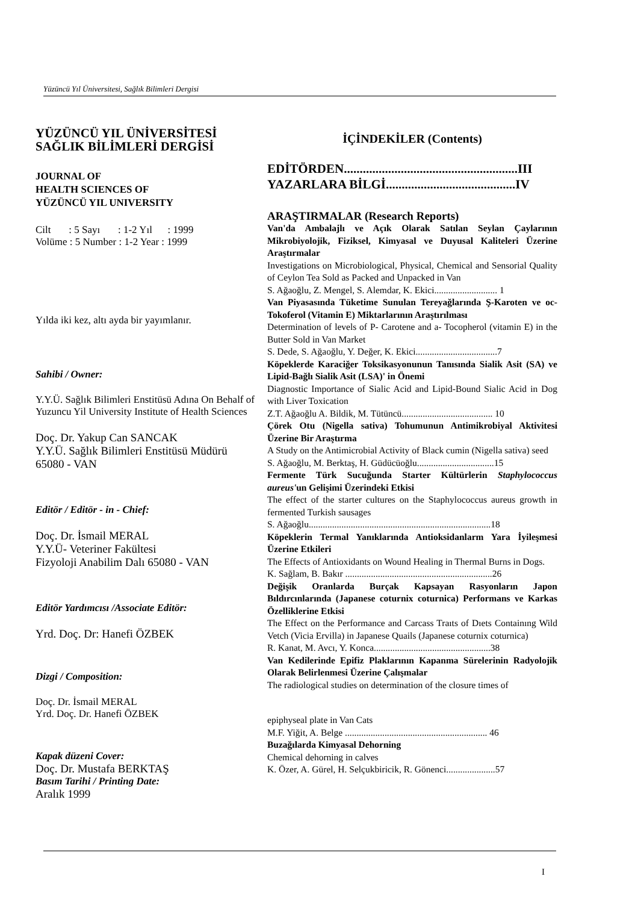Yüzüncü Yıl Üniversitesi, Sağlık Bilimleri Dergisi
YÜZÜNCÜ YIL ÜNİVERSİTESİ
SAĞLIK BİLİMLERİ DERGİSİ
JOURNAL OF
HEALTH SCIENCES OF
YÜZÜNCÜ YIL UNIVERSITY
Cilt : 5 Sayı : 1-2 Yıl : 1999
Volüme : 5 Number : 1-2 Year : 1999
Yılda iki kez, altı ayda bir yayımlanır.
Sahibi / Owner:
Y.Y.Ü. Sağlık Bilimleri Enstitüsü Adına On Behalf of Yuzuncu Yil University Institute of Health Sciences
Doç. Dr. Yakup Can SANCAK
Y.Y.Ü. Sağlık Bilimleri Enstitüsü Müdürü
65080 - VAN
Editör / Editör - in - Chief:
Doç. Dr. İsmail MERAL
Y.Y.Ü- Veteriner Fakültesi
Fizyoloji Anabilim Dalı 65080 - VAN
Editör Yardımcısı /Associate Editör:
Yrd. Doç. Dr: Hanefi ÖZBEK
Dizgi / Composition:
Doç. Dr. İsmail MERAL
Yrd. Doç. Dr. Hanefi ÖZBEK
Kapak düzeni Cover:
Doç. Dr. Mustafa BERKTAŞ
Basım Tarihi / Printing Date:
Aralık 1999
İÇİNDEKİLER (Contents)
EDİTÖRDEN.......................................................III
YAZARLARA BİLGİ.........................................IV
ARAŞTIRMALAR (Research Reports)
Van'da Ambalajlı ve Açık Olarak Satılan Seylan Çaylarının Mikrobiyolojik, Fiziksel, Kimyasal ve Duyusal Kaliteleri Üzerine Araştırmalar
Investigations on Microbiological, Physical, Chemical and Sensorial Quality of Ceylon Tea Sold as Packed and Unpacked in Van
S. Ağaoğlu, Z. Mengel, S. Alemdar, K. Ekici........................... 1
Van Piyasasında Tüketime Sunulan Tereyağlarında Ş-Karoten ve oc-Tokoferol (Vitamin E) Miktarlarının Araştırılması
Determination of levels of P- Carotene and a- Tocopherol (vitamin E) in the Butter Sold in Van Market
S. Dede, S. Ağaoğlu, Y. Değer, K. Ekici...................................7
Köpeklerde Karaciğer Toksikasyonunun Tanısında Sialik Asit (SA) ve Lipid-Bağlı Sialik Asit (LSA)' in Önemi
Diagnostic Importance of Sialic Acid and Lipid-Bound Sialic Acid in Dog with Liver Toxication
Z.T. Ağaoğlu A. Bildik, M. Tütüncü....................................... 10
Çörek Otu (Nigella sativa) Tohumunun Antimikrobiyal Aktivitesi Üzerine Bir Araştırma
A Study on the Antimicrobial Activity of Black cumin (Nigella sativa) seed
S. Ağaoğlu, M. Berktaş, H. Güdücüoğlu.................................15
Fermente Türk Sucuğunda Starter Kültürlerin Staphylococcus aureus'un Gelişimi Üzerindeki Etkisi
The effect of the starter cultures on the Staphylococcus aureus growth in fermented Turkish sausages
S. Ağaoğlu..............................................................................18
Köpeklerin Termal Yanıklarında Antioksidanlarm Yara İyileşmesi Üzerine Etkileri
The Effects of Antioxidants on Wound Healing in Thermal Burns in Dogs.
K. Sağlam, B. Bakır ...............................................................26
Değişik Oranlarda Burçak Kapsayan Rasyonların Japon Bıldırcınlarında (Japanese coturnix coturnica) Performans ve Karkas Özelliklerine Etkisi
The Effect on the Performance and Carcass Traıts of Dıets Containıng Wild Vetch (Vicia Ervilla) in Japanese Quails (Japanese coturnix coturnica)
R. Kanat, M. Avcı, Y. Konca..................................................38
Van Kedilerinde Epifiz Plaklarının Kapanma Sürelerinin Radyolojik Olarak Belirlenmesi Üzerine Çalışmalar
The radiological studies on determination of the closure times of
epiphyseal plate in Van Cats
M.F. Yiğit, A. Belge ............................................................. 46
Buzağılarda Kimyasal Dehorning
Chemical dehorning in calves
K. Özer, A. Gürel, H. Selçukbiricik, R. Gönenci.....................57
I